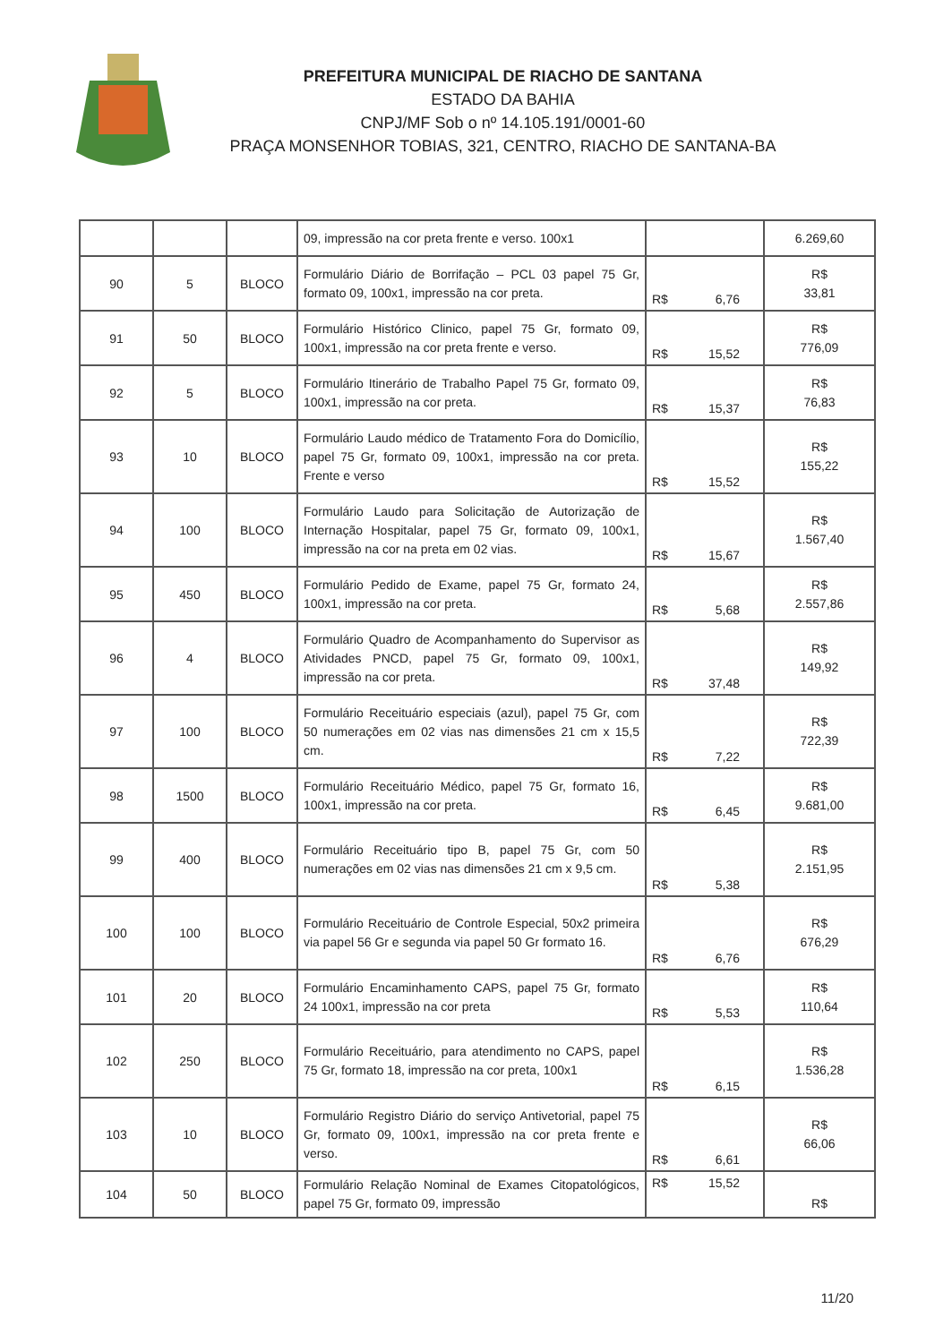PREFEITURA MUNICIPAL DE RIACHO DE SANTANA
ESTADO DA BAHIA
CNPJ/MF Sob o nº 14.105.191/0001-60
PRAÇA MONSENHOR TOBIAS, 321, CENTRO, RIACHO DE SANTANA-BA
| | | | 09, impressão na cor preta frente e verso. 100x1 | | 6.269,60 |
| 90 | 5 | BLOCO | Formulário Diário de Borrifação – PCL 03 papel 75 Gr, formato 09, 100x1, impressão na cor preta. | R$ 6,76 | R$ 33,81 |
| 91 | 50 | BLOCO | Formulário Histórico Clinico, papel 75 Gr, formato 09, 100x1, impressão na cor preta frente e verso. | R$ 15,52 | R$ 776,09 |
| 92 | 5 | BLOCO | Formulário Itinerário de Trabalho Papel 75 Gr, formato 09, 100x1, impressão na cor preta. | R$ 15,37 | R$ 76,83 |
| 93 | 10 | BLOCO | Formulário Laudo médico de Tratamento Fora do Domicílio, papel 75 Gr, formato 09, 100x1, impressão na cor preta. Frente e verso | R$ 15,52 | R$ 155,22 |
| 94 | 100 | BLOCO | Formulário Laudo para Solicitação de Autorização de Internação Hospitalar, papel 75 Gr, formato 09, 100x1, impressão na cor na preta em 02 vias. | R$ 15,67 | R$ 1.567,40 |
| 95 | 450 | BLOCO | Formulário Pedido de Exame, papel 75 Gr, formato 24, 100x1, impressão na cor preta. | R$ 5,68 | R$ 2.557,86 |
| 96 | 4 | BLOCO | Formulário Quadro de Acompanhamento do Supervisor as Atividades PNCD, papel 75 Gr, formato 09, 100x1, impressão na cor preta. | R$ 37,48 | R$ 149,92 |
| 97 | 100 | BLOCO | Formulário Receituário especiais (azul), papel 75 Gr, com 50 numerações em 02 vias nas dimensões 21 cm x 15,5 cm. | R$ 7,22 | R$ 722,39 |
| 98 | 1500 | BLOCO | Formulário Receituário Médico, papel 75 Gr, formato 16, 100x1, impressão na cor preta. | R$ 6,45 | R$ 9.681,00 |
| 99 | 400 | BLOCO | Formulário Receituário tipo B, papel 75 Gr, com 50 numerações em 02 vias nas dimensões 21 cm x 9,5 cm. | R$ 5,38 | R$ 2.151,95 |
| 100 | 100 | BLOCO | Formulário Receituário de Controle Especial, 50x2 primeira via papel 56 Gr e segunda via papel 50 Gr formato 16. | R$ 6,76 | R$ 676,29 |
| 101 | 20 | BLOCO | Formulário Encaminhamento CAPS, papel 75 Gr, formato 24 100x1, impressão na cor preta | R$ 5,53 | R$ 110,64 |
| 102 | 250 | BLOCO | Formulário Receituário, para atendimento no CAPS, papel 75 Gr, formato 18, impressão na cor preta, 100x1 | R$ 6,15 | R$ 1.536,28 |
| 103 | 10 | BLOCO | Formulário Registro Diário do serviço Antivetorial, papel 75 Gr, formato 09, 100x1, impressão na cor preta frente e verso. | R$ 6,61 | R$ 66,06 |
| 104 | 50 | BLOCO | Formulário Relação Nominal de Exames Citopatológicos, papel 75 Gr, formato 09, impressão | R$ 15,52 | R$ |
11/20